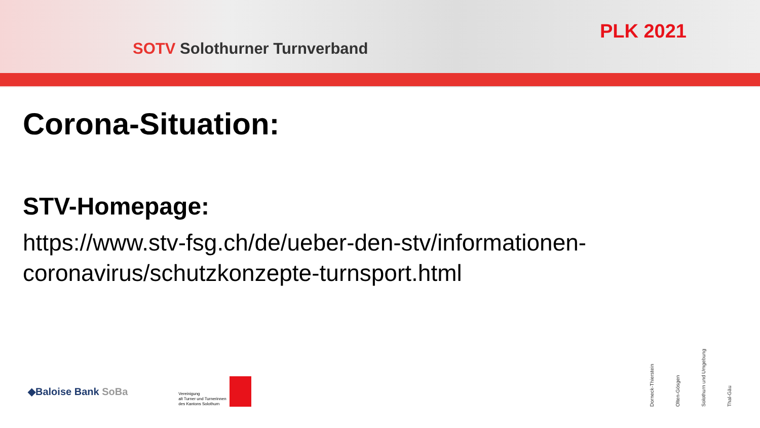SOTV Solothurner Turnverband
PLK 2021
Corona-Situation:
STV-Homepage:
https://www.stv-fsg.ch/de/ueber-den-stv/informationen-coronavirus/schutzkonzepte-turnsport.html
◆Baloise Bank SoBa
Vereinigung
alt Turner und Turnerinnen
des Kantons Solothurn
Dorneck-Thierstein
Olten-Gösgen
Solothurn und Umgebung
Thal-Gäu